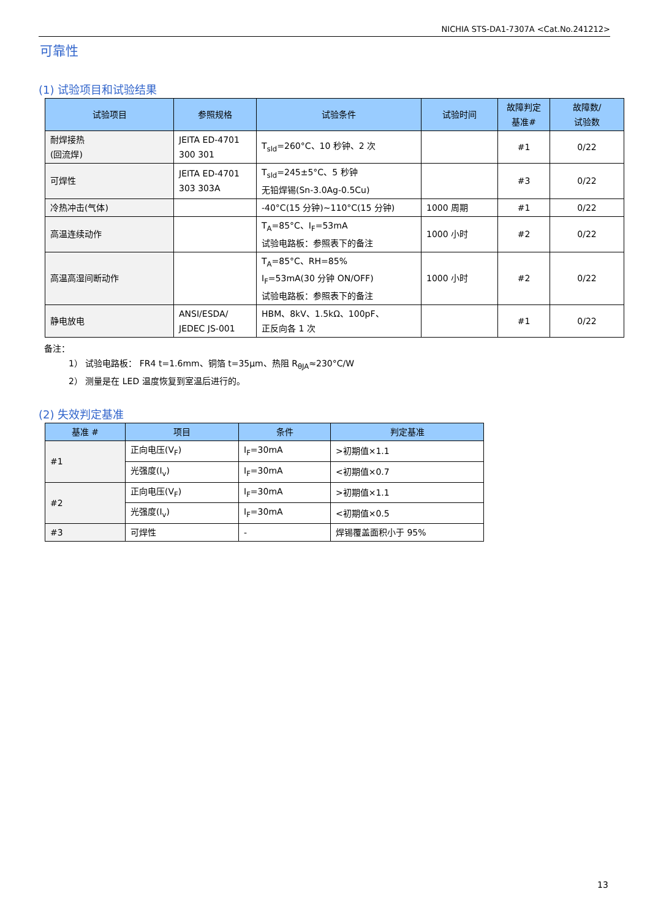NICHIA STS-DA1-7307A <Cat.No.241212>
可靠性
(1) 试验项目和试验结果
| 试验项目 | 参照规格 | 试验条件 | 试验时间 | 故障判定 基准# | 故障数/ 试验数 |
| --- | --- | --- | --- | --- | --- |
| 耐焊接热 (回流焊) | JEITA ED-4701 300 301 | T<sub>sld</sub>=260°C、10 秒钟、2 次 | | #1 | 0/22 |
| 可焊性 | JEITA ED-4701 303 303A | T<sub>sld</sub>=245±5°C、5 秒钟 无铅焊锡(Sn-3.0Ag-0.5Cu) | | #3 | 0/22 |
| 冷热冲击(气体) | | -40°C(15 分钟)~110°C(15 分钟) | 1000 周期 | #1 | 0/22 |
| 高温连续动作 | | T<sub>A</sub>=85°C、I<sub>F</sub>=53mA 试验电路板：参照表下的备注 | 1000 小时 | #2 | 0/22 |
| 高温高湿间断动作 | | T<sub>A</sub>=85°C、RH=85% I<sub>F</sub>=53mA(30 分钟 ON/OFF) 试验电路板：参照表下的备注 | 1000 小时 | #2 | 0/22 |
| 静电放电 | ANSI/ESDA/ JEDEC JS-001 | HBM、8kV、1.5kΩ、100pF、 正反向各 1 次 | | #1 | 0/22 |
备注：
1） 试验电路板： FR4 t=1.6mm、铜箔 t=35μm、热阻 R<sub>θJA</sub>≈230°C/W
2） 测量是在 LED 温度恢复到室温后进行的。
(2) 失效判定基准
| 基准 # | 项目 | 条件 | 判定基准 |
| --- | --- | --- | --- |
| #1 | 正向电压(V<sub>F</sub>) | I<sub>F</sub>=30mA | >初期值×1.1 |
| | 光强度(I<sub>v</sub>) | I<sub>F</sub>=30mA | <初期值×0.7 |
| #2 | 正向电压(V<sub>F</sub>) | I<sub>F</sub>=30mA | >初期值×1.1 |
| | 光强度(I<sub>v</sub>) | I<sub>F</sub>=30mA | <初期值×0.5 |
| #3 | 可焊性 | - | 焊锡覆盖面积小于 95% |
13